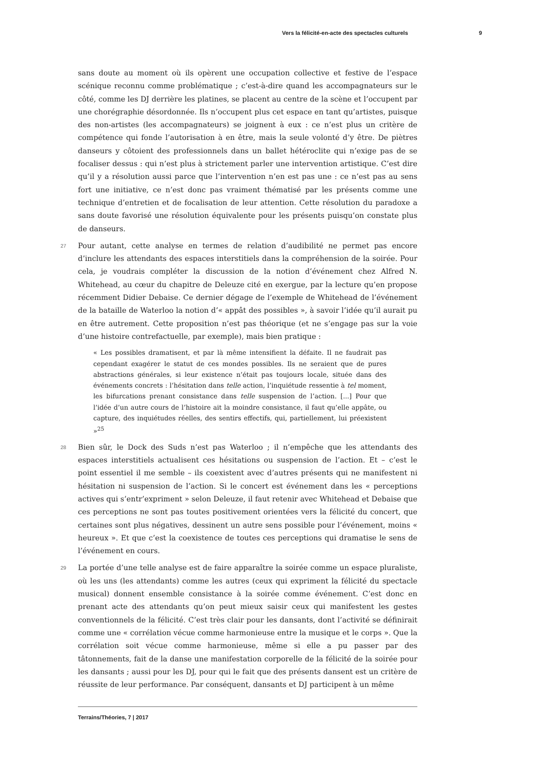Vers la félicité-en-acte des spectacles culturels 9
sans doute au moment où ils opèrent une occupation collective et festive de l’espace scénique reconnu comme problématique ; c’est-à-dire quand les accompagnateurs sur le côté, comme les DJ derrière les platines, se placent au centre de la scène et l’occupent par une chorégraphie désordonnée. Ils n’occupent plus cet espace en tant qu’artistes, puisque des non-artistes (les accompagnateurs) se joignent à eux : ce n’est plus un critère de compétence qui fonde l’autorisation à en être, mais la seule volonté d’y être. De piètres danseurs y côtoient des professionnels dans un ballet hétéroclite qui n’exige pas de se focaliser dessus : qui n’est plus à strictement parler une intervention artistique. C’est dire qu’il y a résolution aussi parce que l’intervention n’en est pas une : ce n’est pas au sens fort une initiative, ce n’est donc pas vraiment thématisé par les présents comme une technique d’entretien et de focalisation de leur attention. Cette résolution du paradoxe a sans doute favorisé une résolution équivalente pour les présents puisqu’on constate plus de danseurs.
27 Pour autant, cette analyse en termes de relation d’audibilité ne permet pas encore d’inclure les attendants des espaces interstitiels dans la compréhension de la soirée. Pour cela, je voudrais compléter la discussion de la notion d’événement chez Alfred N. Whitehead, au cœur du chapitre de Deleuze cité en exergue, par la lecture qu’en propose récemment Didier Debaise. Ce dernier dégage de l’exemple de Whitehead de l’événement de la bataille de Waterloo la notion d’« appât des possibles », à savoir l’idée qu’il aurait pu en être autrement. Cette proposition n’est pas théorique (et ne s’engage pas sur la voie d’une histoire contrefactuelle, par exemple), mais bien pratique :
« Les possibles dramatisent, et par là même intensifient la défaite. Il ne faudrait pas cependant exagérer le statut de ces mondes possibles. Ils ne seraient que de pures abstractions générales, si leur existence n’était pas toujours locale, située dans des événements concrets : l’hésitation dans telle action, l’inquiétude ressentie à tel moment, les bifurcations prenant consistance dans telle suspension de l’action. [...] Pour que l’idée d’un autre cours de l’histoire ait la moindre consistance, il faut qu’elle appâte, ou capture, des inquiétudes réelles, des sentirs effectifs, qui, partiellement, lui préexistent »<sup>25</sup>
28 Bien sûr, le Dock des Suds n’est pas Waterloo ; il n’empêche que les attendants des espaces interstitiels actualisent ces hésitations ou suspension de l’action. Et – c’est le point essentiel il me semble – ils coexistent avec d’autres présents qui ne manifestent ni hésitation ni suspension de l’action. Si le concert est événement dans les « perceptions actives qui s’entr’expriment » selon Deleuze, il faut retenir avec Whitehead et Debaise que ces perceptions ne sont pas toutes positivement orientées vers la félicité du concert, que certaines sont plus négatives, dessinent un autre sens possible pour l’événement, moins « heureux ». Et que c’est la coexistence de toutes ces perceptions qui dramatise le sens de l’événement en cours.
29 La portée d’une telle analyse est de faire apparaître la soirée comme un espace pluraliste, où les uns (les attendants) comme les autres (ceux qui expriment la félicité du spectacle musical) donnent ensemble consistance à la soirée comme événement. C’est donc en prenant acte des attendants qu’on peut mieux saisir ceux qui manifestent les gestes conventionnels de la félicité. C’est très clair pour les dansants, dont l’activité se définirait comme une « corrélation vécue comme harmonieuse entre la musique et le corps ». Que la corrélation soit vécue comme harmonieuse, même si elle a pu passer par des tâtonnements, fait de la danse une manifestation corporelle de la félicité de la soirée pour les dansants ; aussi pour les DJ, pour qui le fait que des présents dansent est un critère de réussite de leur performance. Par conséquent, dansants et DJ participent à un même
Terrains/Théories, 7 | 2017